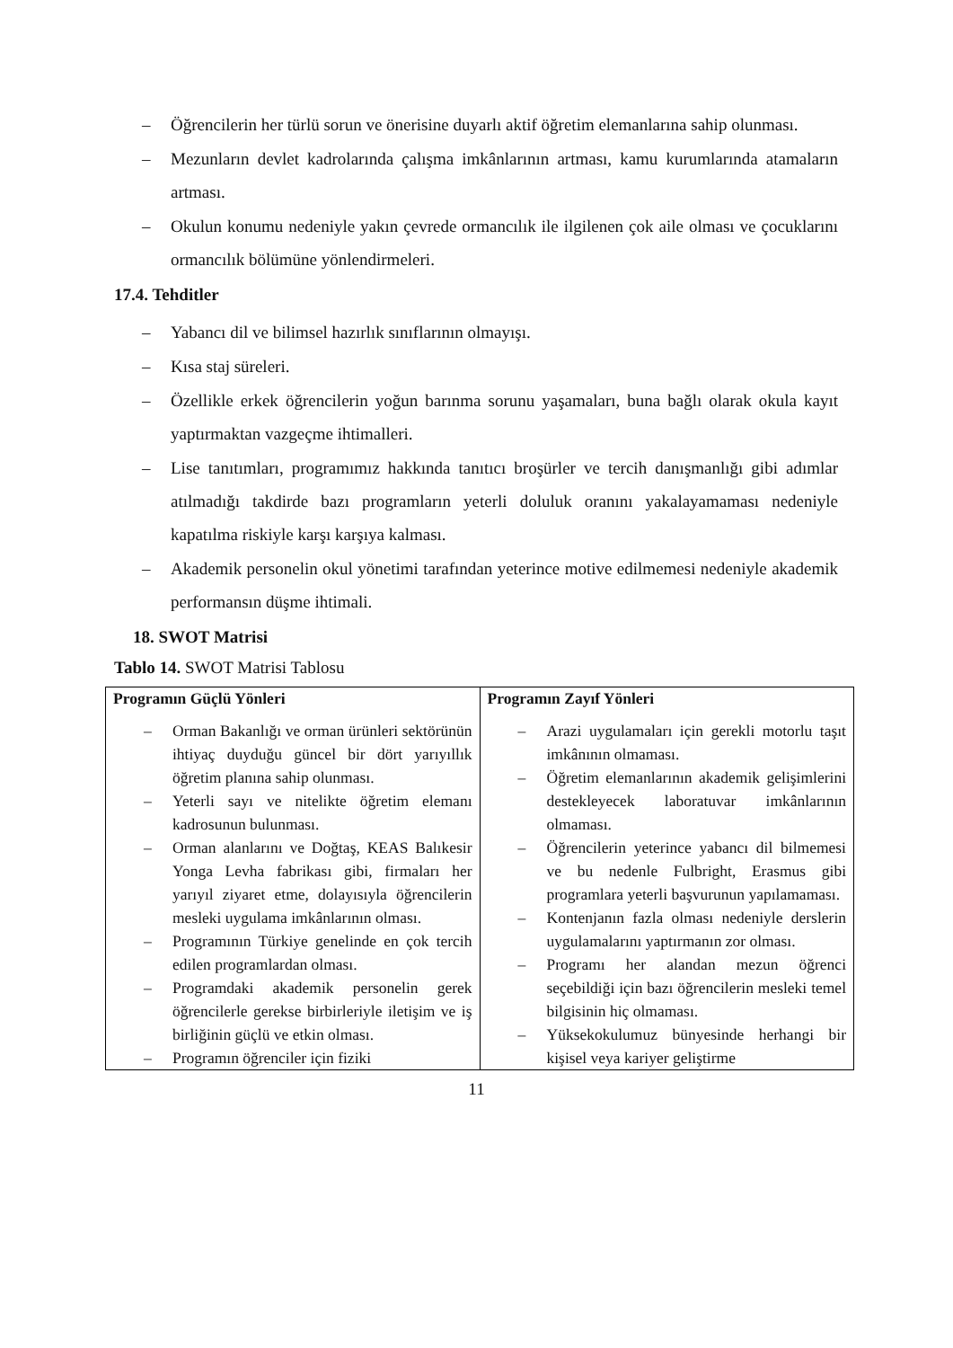– Öğrencilerin her türlü sorun ve önerisine duyarlı aktif öğretim elemanlarına sahip olunması.
– Mezunların devlet kadrolarında çalışma imkânlarının artması, kamu kurumlarında atamaların artması.
– Okulun konumu nedeniyle yakın çevrede ormancılık ile ilgilenen çok aile olması ve çocuklarını ormancılık bölümüne yönlendirmeleri.
17.4. Tehditler
– Yabancı dil ve bilimsel hazırlık sınıflarının olmayışı.
– Kısa staj süreleri.
– Özellikle erkek öğrencilerin yoğun barınma sorunu yaşamaları, buna bağlı olarak okula kayıt yaptırmaktan vazgeçme ihtimalleri.
– Lise tanıtımları, programımız hakkında tanıtıcı broşürler ve tercih danışmanlığı gibi adımlar atılmadığı takdirde bazı programların yeterli doluluk oranını yakalayamaması nedeniyle kapatılma riskiyle karşı karşıya kalması.
– Akademik personelin okul yönetimi tarafından yeterince motive edilmemesi nedeniyle akademik performansın düşme ihtimali.
18. SWOT Matrisi
Tablo 14. SWOT Matrisi Tablosu
| Programın Güçlü Yönleri – Orman Bakanlığı ve orman ürünleri sektörünün ihtiyaç duyduğu güncel bir dört yarıyıllık öğretim planına sahip olunması. – Yeterli sayı ve nitelikte öğretim elemanı kadrosunun bulunması. – Orman alanlarını ve Doğtaş, KEAS Balıkesir Yonga Levha fabrikası gibi, firmaları her yarıyıl ziyaret etme, dolayısıyla öğrencilerin mesleki uygulama imkânlarının olması. – Programının Türkiye genelinde en çok tercih edilen programlardan olması. – Programdaki akademik personelin gerek öğrencilerle gerekse birbirleriyle iletişim ve iş birliğinin güçlü ve etkin olması. – Programın öğrenciler için fiziki | Programın Zayıf Yönleri – Arazi uygulamaları için gerekli motorlu taşıt imkânının olmaması. – Öğretim elemanlarının akademik gelişimlerini destekleyecek laboratuvar imkânlarının olmaması. – Öğrencilerin yeterince yabancı dil bilmemesi ve bu nedenle Fulbright, Erasmus gibi programlara yeterli başvurunun yapılamaması. – Kontenjanın fazla olması nedeniyle derslerin uygulamalarını yaptırmanın zor olması. – Programı her alandan mezun öğrenci seçebildiği için bazı öğrencilerin mesleki temel bilgisinin hiç olmaması. – Yüksekokulumuz bünyesinde herhangi bir kişisel veya kariyer geliştirme |
11